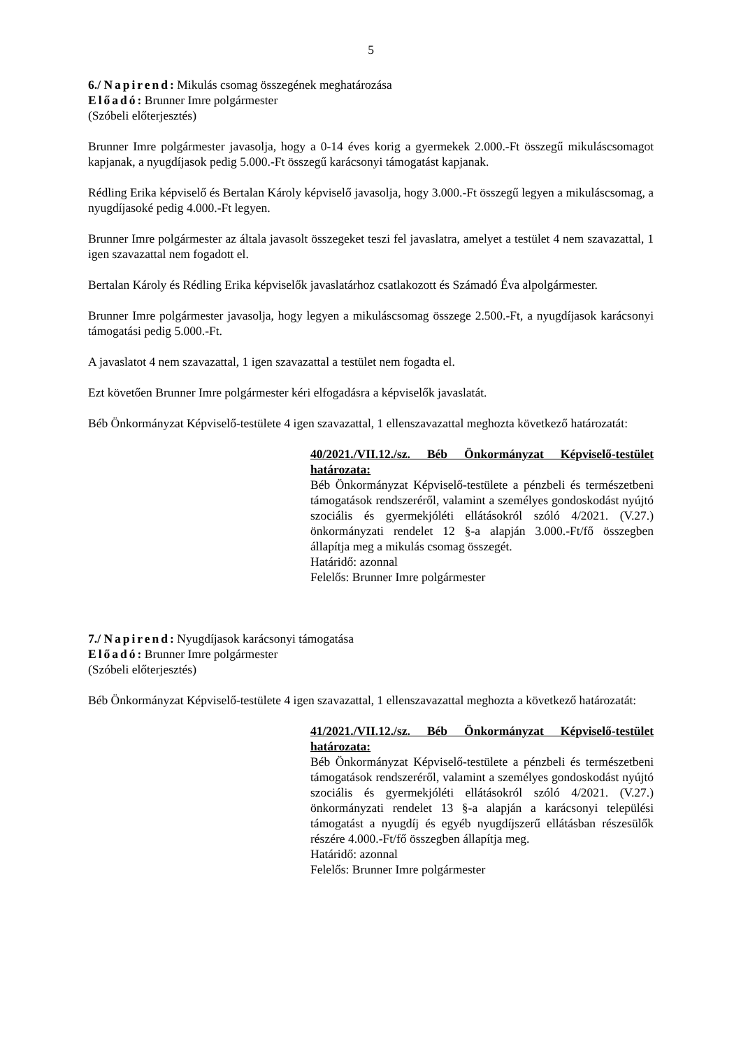5
6./ Napirend: Mikulás csomag összegének meghatározása
Előadó: Brunner Imre polgármester
(Szóbeli előterjesztés)
Brunner Imre polgármester javasolja, hogy a 0-14 éves korig a gyermekek 2.000.-Ft összegű mikuláscsomagot kapjanak, a nyugdíjasok pedig 5.000.-Ft összegű karácsonyi támogatást kapjanak.
Rédling Erika képviselő és Bertalan Károly képviselő javasolja, hogy 3.000.-Ft összegű legyen a mikuláscsomag, a nyugdíjasoké pedig 4.000.-Ft legyen.
Brunner Imre polgármester az általa javasolt összegeket teszi fel javaslatra, amelyet a testület 4 nem szavazattal, 1 igen szavazattal nem fogadott el.
Bertalan Károly és Rédling Erika képviselők javaslatárhoz csatlakozott és Számadó Éva alpolgármester.
Brunner Imre polgármester javasolja, hogy legyen a mikuláscsomag összege 2.500.-Ft, a nyugdíjasok karácsonyi támogatási pedig 5.000.-Ft.
A javaslatot 4 nem szavazattal, 1 igen szavazattal a testület nem fogadta el.
Ezt követően Brunner Imre polgármester kéri elfogadásra a képviselők javaslatát.
Béb Önkormányzat Képviselő-testülete 4 igen szavazattal, 1 ellenszavazattal meghozta következő határozatát:
40/2021./VII.12./sz. Béb Önkormányzat Képviselő-testület határozata:
Béb Önkormányzat Képviselő-testülete a pénzbeli és természetbeni támogatások rendszeréről, valamint a személyes gondoskodást nyújtó szociális és gyermekjóléti ellátásokról szóló 4/2021. (V.27.) önkormányzati rendelet 12 §-a alapján 3.000.-Ft/fő összegben állapítja meg a mikulás csomag összegét.
Határidő: azonnal
Felelős: Brunner Imre polgármester
7./ Napirend: Nyugdíjasok karácsonyi támogatása
Előadó: Brunner Imre polgármester
(Szóbeli előterjesztés)
Béb Önkormányzat Képviselő-testülete 4 igen szavazattal, 1 ellenszavazattal meghozta a következő határozatát:
41/2021./VII.12./sz. Béb Önkormányzat Képviselő-testület határozata:
Béb Önkormányzat Képviselő-testülete a pénzbeli és természetbeni támogatások rendszeréről, valamint a személyes gondoskodást nyújtó szociális és gyermekjóléti ellátásokról szóló 4/2021. (V.27.) önkormányzati rendelet 13 §-a alapján a karácsonyi települési támogatást a nyugdíj és egyéb nyugdíjszerű ellátásban részesülők részére 4.000.-Ft/fő összegben állapítja meg.
Határidő: azonnal
Felelős: Brunner Imre polgármester